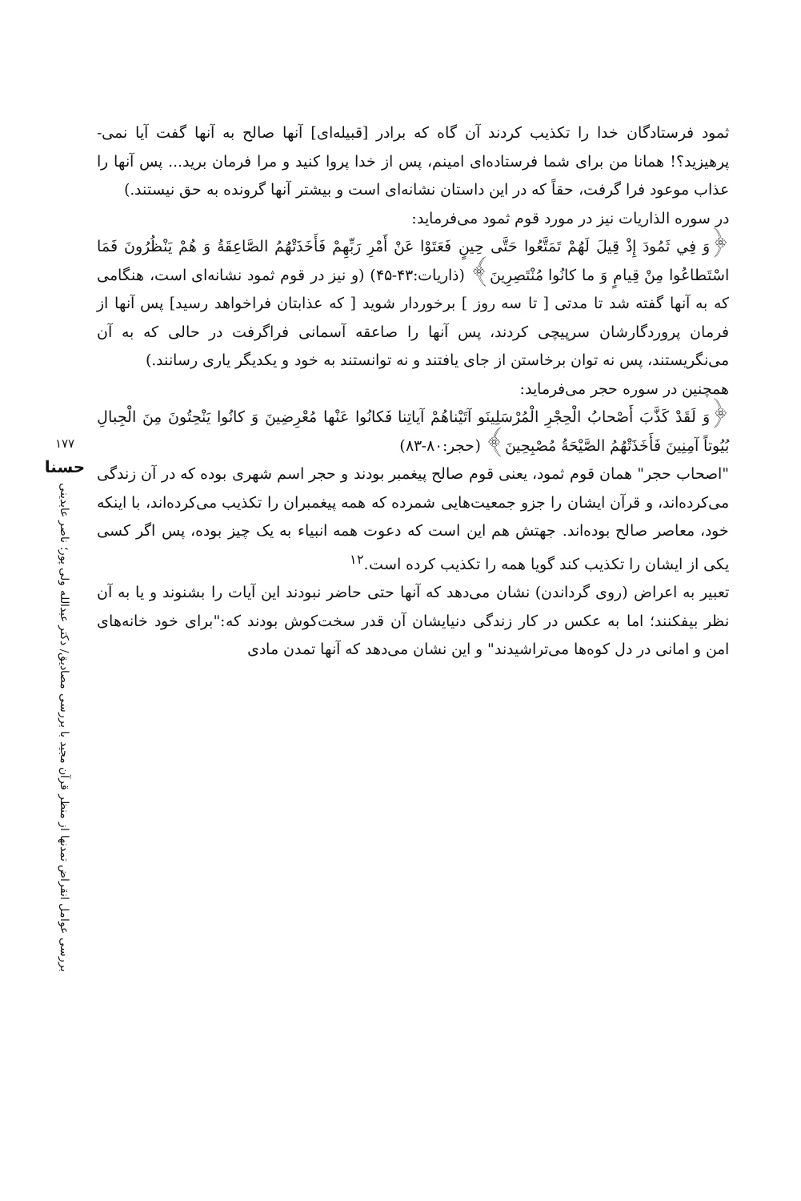ثمود فرستادگان خدا را تکذیب کردند آن گاه که برادر [قبیله‌ای] آنها صالح به آنها گفت آیا نمی- پرهیزید؟! همانا من برای شما فرستاده‌ای امینم، پس از خدا پروا کنید و مرا فرمان برید... پس آنها را عذاب موعود فرا گرفت، حقاً که در این داستان نشانه‌ای است و بیشتر آنها گرونده به حق نیستند.)
در سوره الذاریات نیز در مورد قوم ثمود می‌فرماید:
﴿وَ فِي ثَمُودَ إِذْ قِيلَ لَهُمْ تَمَتَّعُوا حَتَّى حِينٍ فَعَتَوْا عَنْ أَمْرِ رَبِّهِمْ فَأَخَذَتْهُمُ الصَّاعِقَةُ وَ هُمْ يَنْظُرُونَ فَمَا اسْتَطاعُوا مِنْ قِيامٍ وَ ما كانُوا مُنْتَصِرِينَ﴾ (ذاریات:۴۳-۴۵) (و نیز در قوم ثمود نشانه‌ای است، هنگامی که به آنها گفته شد تا مدتی [ تا سه روز ] برخوردار شوید [ که عذابتان فراخواهد رسید] پس آنها از فرمان پروردگارشان سرپیچی کردند، پس آنها را صاعقه آسمانی فراگرفت در حالی که به آن می‌نگریستند، پس نه توان برخاستن از جای یافتند و نه توانستند به خود و یکدیگر یاری رسانند.)
همچنین در سوره حجر می‌فرماید:
﴿وَ لَقَدْ كَذَّبَ أَصْحابُ الْحِجْرِ الْمُرْسَلِينَو آتَيْناهُمْ آياتِنا فَكانُوا عَنْها مُعْرِضِينَ وَ كانُوا يَنْحِتُونَ مِنَ الْجِبالِ بُيُوتاً آمِنِينَ فَأَخَذَتْهُمُ الصَّيْحَةُ مُصْبِحِينَ﴾ (حجر:۸۰-۸۳)
"اصحاب حجر" همان قوم ثمود، یعنی قوم صالح پیغمبر بودند و حجر اسم شهری بوده که در آن زندگی می‌کرده‌اند، و قرآن ایشان را جزو جمعیت‌هایی شمرده که همه پیغمبران را تکذیب می‌کرده‌اند، با اینکه خود، معاصر صالح بوده‌اند. جهتش هم این است که دعوت همه انبیاء به یک چیز بوده، پس اگر کسی یکی از ایشان را تکذیب کند گویا همه را تکذیب کرده است.<sup>۱۲</sup>
تعبیر به اعراض (روی گرداندن) نشان می‌دهد که آنها حتی حاضر نبودند این آیات را بشنوند و یا به آن نظر بیفکنند؛ اما به عکس در کار زندگی دنیایشان آن قدر سخت‌کوش بودند که:"برای خود خانه‌های امن و امانی در دل کوه‌ها می‌تراشیدند" و این نشان می‌دهد که آنها تمدن مادی
۱۷۷
حسنا
بررسی عوامل انقراض تمدنها از منظر قرآن مجید با بررسی مصادیق/ دکتر عبدالله ولی پور؛ ناصر عابدینی